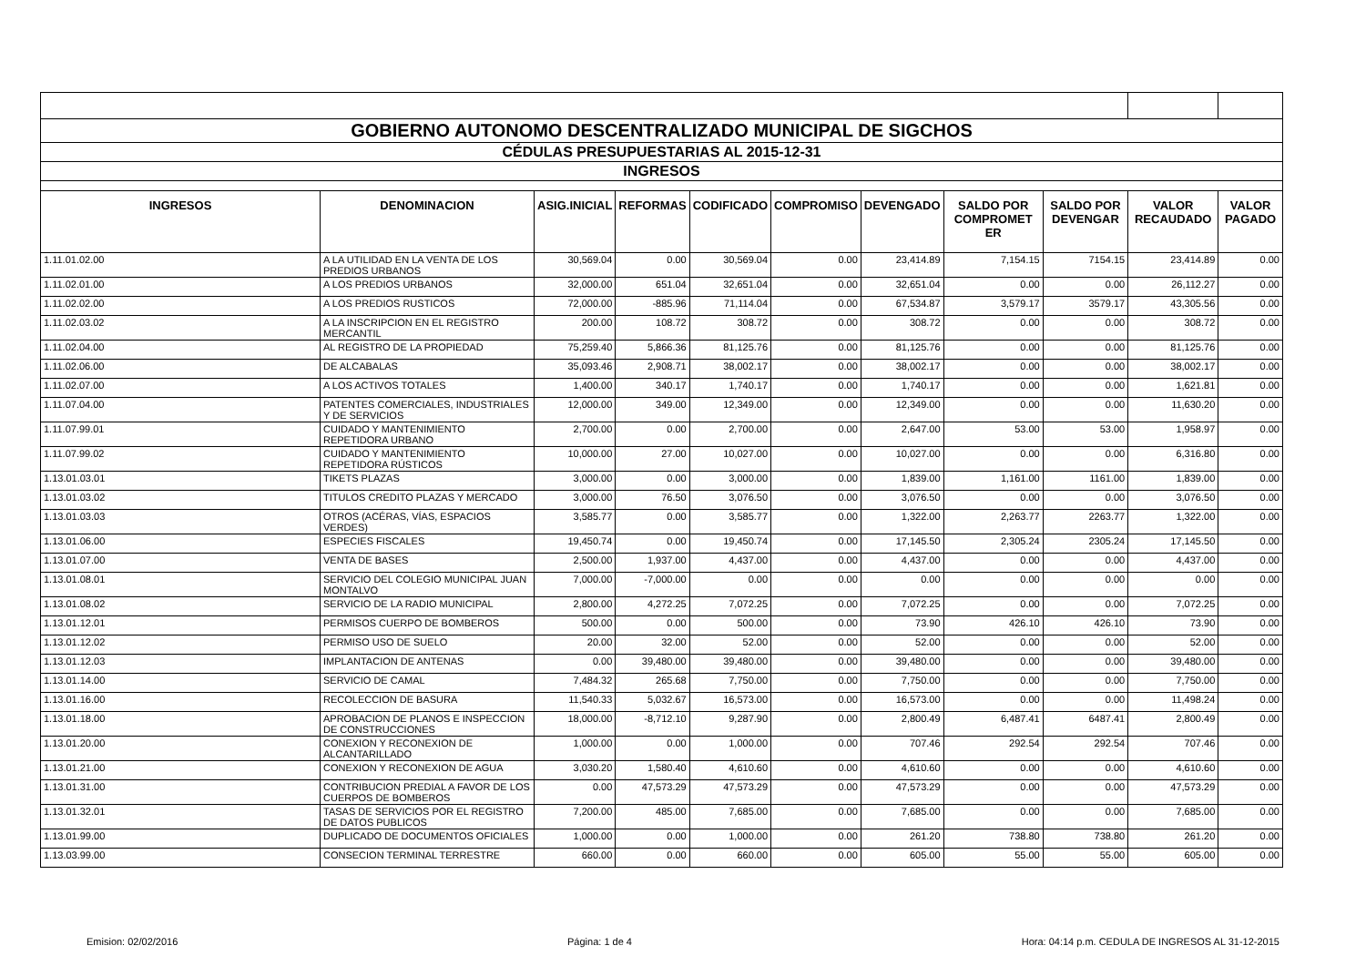| GOBIERNO AUTONOMO DESCENTRALIZADO MUNICIPAL DE SIGCHOS | | | | | | | | | | |
| CÉDULAS PRESUPUESTARIAS AL 2015-12-31 | | | | | | | | | | |
| INGRESOS | | | | | | | | | | |
| INGRESOS | DENOMINACION | ASIG.INICIAL | REFORMAS | CODIFICADO | COMPROMISO | DEVENGADO | SALDO POR COMPROMET ER | SALDO POR DEVENGAR | VALOR RECAUDADO | VALOR PAGADO |
| 1.11.01.02.00 | A LA UTILIDAD EN LA VENTA DE LOS PREDIOS URBANOS | 30,569.04 | 0.00 | 30,569.04 | 0.00 | 23,414.89 | 7,154.15 | 7154.15 | 23,414.89 | 0.00 |
| 1.11.02.01.00 | A LOS PREDIOS URBANOS | 32,000.00 | 651.04 | 32,651.04 | 0.00 | 32,651.04 | 0.00 | 0.00 | 26,112.27 | 0.00 |
| 1.11.02.02.00 | A LOS PREDIOS RUSTICOS | 72,000.00 | -885.96 | 71,114.04 | 0.00 | 67,534.87 | 3,579.17 | 3579.17 | 43,305.56 | 0.00 |
| 1.11.02.03.02 | A LA INSCRIPCION EN EL REGISTRO MERCANTIL | 200.00 | 108.72 | 308.72 | 0.00 | 308.72 | 0.00 | 0.00 | 308.72 | 0.00 |
| 1.11.02.04.00 | AL REGISTRO DE LA PROPIEDAD | 75,259.40 | 5,866.36 | 81,125.76 | 0.00 | 81,125.76 | 0.00 | 0.00 | 81,125.76 | 0.00 |
| 1.11.02.06.00 | DE ALCABALAS | 35,093.46 | 2,908.71 | 38,002.17 | 0.00 | 38,002.17 | 0.00 | 0.00 | 38,002.17 | 0.00 |
| 1.11.02.07.00 | A LOS ACTIVOS TOTALES | 1,400.00 | 340.17 | 1,740.17 | 0.00 | 1,740.17 | 0.00 | 0.00 | 1,621.81 | 0.00 |
| 1.11.07.04.00 | PATENTES COMERCIALES, INDUSTRIALES Y DE SERVICIOS | 12,000.00 | 349.00 | 12,349.00 | 0.00 | 12,349.00 | 0.00 | 0.00 | 11,630.20 | 0.00 |
| 1.11.07.99.01 | CUIDADO Y MANTENIMIENTO REPETIDORA URBANO | 2,700.00 | 0.00 | 2,700.00 | 0.00 | 2,647.00 | 53.00 | 53.00 | 1,958.97 | 0.00 |
| 1.11.07.99.02 | CUIDADO Y MANTENIMIENTO REPETIDORA RÚSTICOS | 10,000.00 | 27.00 | 10,027.00 | 0.00 | 10,027.00 | 0.00 | 0.00 | 6,316.80 | 0.00 |
| 1.13.01.03.01 | TIKETS PLAZAS | 3,000.00 | 0.00 | 3,000.00 | 0.00 | 1,839.00 | 1,161.00 | 1161.00 | 1,839.00 | 0.00 |
| 1.13.01.03.02 | TITULOS CREDITO PLAZAS Y MERCADO | 3,000.00 | 76.50 | 3,076.50 | 0.00 | 3,076.50 | 0.00 | 0.00 | 3,076.50 | 0.00 |
| 1.13.01.03.03 | OTROS (ACÉRAS, VÍAS, ESPACIOS VERDES) | 3,585.77 | 0.00 | 3,585.77 | 0.00 | 1,322.00 | 2,263.77 | 2263.77 | 1,322.00 | 0.00 |
| 1.13.01.06.00 | ESPECIES FISCALES | 19,450.74 | 0.00 | 19,450.74 | 0.00 | 17,145.50 | 2,305.24 | 2305.24 | 17,145.50 | 0.00 |
| 1.13.01.07.00 | VENTA DE BASES | 2,500.00 | 1,937.00 | 4,437.00 | 0.00 | 4,437.00 | 0.00 | 0.00 | 4,437.00 | 0.00 |
| 1.13.01.08.01 | SERVICIO DEL COLEGIO MUNICIPAL JUAN MONTALVO | 7,000.00 | -7,000.00 | 0.00 | 0.00 | 0.00 | 0.00 | 0.00 | 0.00 | 0.00 |
| 1.13.01.08.02 | SERVICIO DE LA RADIO MUNICIPAL | 2,800.00 | 4,272.25 | 7,072.25 | 0.00 | 7,072.25 | 0.00 | 0.00 | 7,072.25 | 0.00 |
| 1.13.01.12.01 | PERMISOS CUERPO DE BOMBEROS | 500.00 | 0.00 | 500.00 | 0.00 | 73.90 | 426.10 | 426.10 | 73.90 | 0.00 |
| 1.13.01.12.02 | PERMISO USO DE SUELO | 20.00 | 32.00 | 52.00 | 0.00 | 52.00 | 0.00 | 0.00 | 52.00 | 0.00 |
| 1.13.01.12.03 | IMPLANTACION DE ANTENAS | 0.00 | 39,480.00 | 39,480.00 | 0.00 | 39,480.00 | 0.00 | 0.00 | 39,480.00 | 0.00 |
| 1.13.01.14.00 | SERVICIO DE CAMAL | 7,484.32 | 265.68 | 7,750.00 | 0.00 | 7,750.00 | 0.00 | 0.00 | 7,750.00 | 0.00 |
| 1.13.01.16.00 | RECOLECCION DE BASURA | 11,540.33 | 5,032.67 | 16,573.00 | 0.00 | 16,573.00 | 0.00 | 0.00 | 11,498.24 | 0.00 |
| 1.13.01.18.00 | APROBACION DE PLANOS E INSPECCION DE CONSTRUCCIONES | 18,000.00 | -8,712.10 | 9,287.90 | 0.00 | 2,800.49 | 6,487.41 | 6487.41 | 2,800.49 | 0.00 |
| 1.13.01.20.00 | CONEXION Y RECONEXION DE ALCANTARILLADO | 1,000.00 | 0.00 | 1,000.00 | 0.00 | 707.46 | 292.54 | 292.54 | 707.46 | 0.00 |
| 1.13.01.21.00 | CONEXION Y RECONEXION DE AGUA | 3,030.20 | 1,580.40 | 4,610.60 | 0.00 | 4,610.60 | 0.00 | 0.00 | 4,610.60 | 0.00 |
| 1.13.01.31.00 | CONTRIBUCION PREDIAL A FAVOR DE LOS CUERPOS DE BOMBEROS | 0.00 | 47,573.29 | 47,573.29 | 0.00 | 47,573.29 | 0.00 | 0.00 | 47,573.29 | 0.00 |
| 1.13.01.32.01 | TASAS DE SERVICIOS POR EL REGISTRO DE DATOS PUBLICOS | 7,200.00 | 485.00 | 7,685.00 | 0.00 | 7,685.00 | 0.00 | 0.00 | 7,685.00 | 0.00 |
| 1.13.01.99.00 | DUPLICADO DE DOCUMENTOS OFICIALES | 1,000.00 | 0.00 | 1,000.00 | 0.00 | 261.20 | 738.80 | 738.80 | 261.20 | 0.00 |
| 1.13.03.99.00 | CONSECION TERMINAL TERRESTRE | 660.00 | 0.00 | 660.00 | 0.00 | 605.00 | 55.00 | 55.00 | 605.00 | 0.00 |
Emision: 02/02/2016 Página: 1 de 4 Hora: 04:14 p.m. CEDULA DE INGRESOS AL 31-12-2015